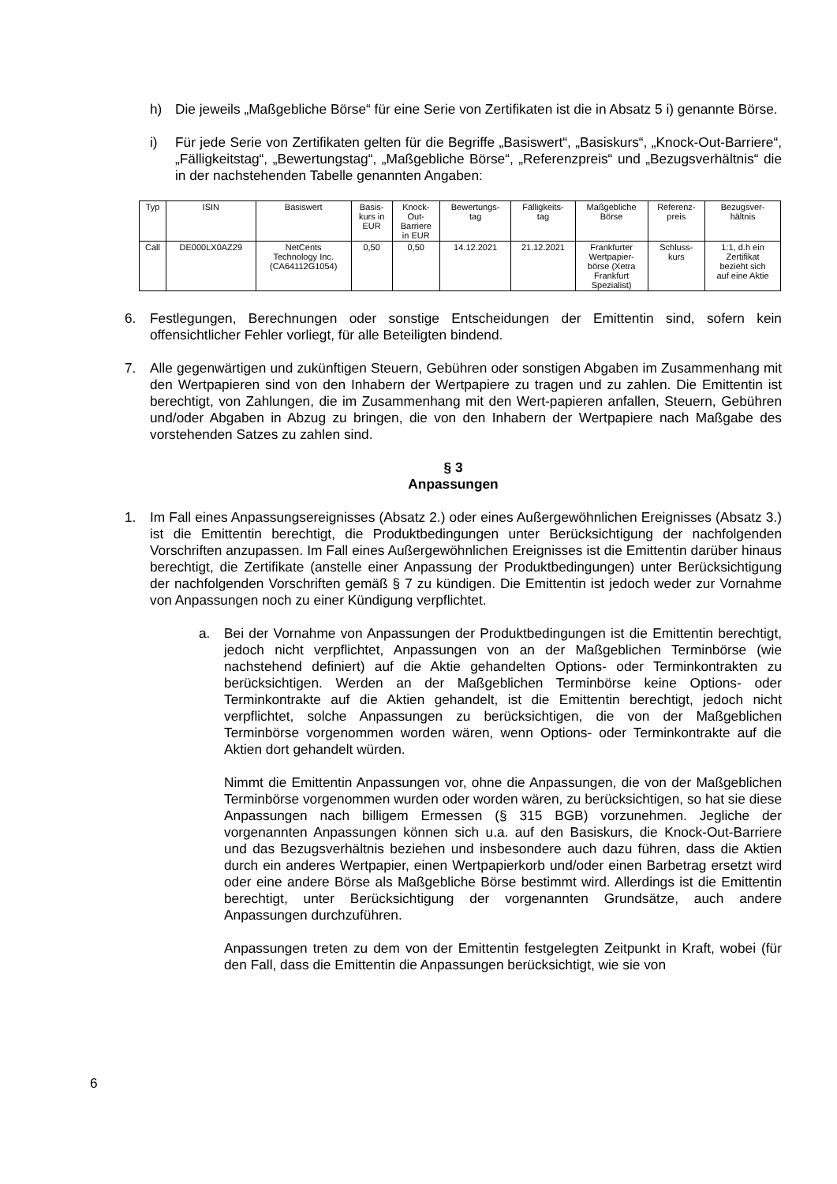h) Die jeweils „Maßgebliche Börse“ für eine Serie von Zertifikaten ist die in Absatz 5 i) genannte Börse.
i) Für jede Serie von Zertifikaten gelten für die Begriffe „Basiswert“, „Basiskurs“, „Knock-Out-Barriere“, „Fälligkeitstag“, „Bewertungstag“, „Maßgebliche Börse“, „Referenzpreis“ und „Bezugsverhältnis“ die in der nachstehenden Tabelle genannten Angaben:
| Typ | ISIN | Basiswert | Basis- kurs in EUR | Knock- Out- Barriere in EUR | Bewertungs- tag | Fälligkeits- tag | Maßgebliche Börse | Referenz- preis | Bezugsver- hältnis |
| --- | --- | --- | --- | --- | --- | --- | --- | --- | --- |
| Call | DE000LX0AZ29 | NetCents Technology Inc. (CA64112G1054) | 0,50 | 0,50 | 14.12.2021 | 21.12.2021 | Frankfurter Wertpapier- börse (Xetra Frankfurt Spezialist) | Schluss- kurs | 1:1, d.h ein Zertifikat bezieht sich auf eine Aktie |
6. Festlegungen, Berechnungen oder sonstige Entscheidungen der Emittentin sind, sofern kein offensichtlicher Fehler vorliegt, für alle Beteiligten bindend.
7. Alle gegenwärtigen und zukünftigen Steuern, Gebühren oder sonstigen Abgaben im Zusammenhang mit den Wertpapieren sind von den Inhabern der Wertpapiere zu tragen und zu zahlen. Die Emittentin ist berechtigt, von Zahlungen, die im Zusammenhang mit den Wert-papieren anfallen, Steuern, Gebühren und/oder Abgaben in Abzug zu bringen, die von den Inhabern der Wertpapiere nach Maßgabe des vorstehenden Satzes zu zahlen sind.
§ 3
Anpassungen
1. Im Fall eines Anpassungsereignisses (Absatz 2.) oder eines Außergewöhnlichen Ereignisses (Absatz 3.) ist die Emittentin berechtigt, die Produktbedingungen unter Berücksichtigung der nachfolgenden Vorschriften anzupassen. Im Fall eines Außergewöhnlichen Ereignisses ist die Emittentin darüber hinaus berechtigt, die Zertifikate (anstelle einer Anpassung der Produktbedingungen) unter Berücksichtigung der nachfolgenden Vorschriften gemäß § 7 zu kündigen. Die Emittentin ist jedoch weder zur Vornahme von Anpassungen noch zu einer Kündigung verpflichtet.
a. Bei der Vornahme von Anpassungen der Produktbedingungen ist die Emittentin berechtigt, jedoch nicht verpflichtet, Anpassungen von an der Maßgeblichen Terminbörse (wie nachstehend definiert) auf die Aktie gehandelten Options- oder Terminkontrakten zu berücksichtigen. Werden an der Maßgeblichen Terminbörse keine Options- oder Terminkontrakte auf die Aktien gehandelt, ist die Emittentin berechtigt, jedoch nicht verpflichtet, solche Anpassungen zu berücksichtigen, die von der Maßgeblichen Terminbörse vorgenommen worden wären, wenn Options- oder Terminkontrakte auf die Aktien dort gehandelt würden.
Nimmt die Emittentin Anpassungen vor, ohne die Anpassungen, die von der Maßgeblichen Terminbörse vorgenommen wurden oder worden wären, zu berücksichtigen, so hat sie diese Anpassungen nach billigem Ermessen (§ 315 BGB) vorzunehmen. Jegliche der vorgenannten Anpassungen können sich u.a. auf den Basiskurs, die Knock-Out-Barriere und das Bezugsverhältnis beziehen und insbesondere auch dazu führen, dass die Aktien durch ein anderes Wertpapier, einen Wertpapierkorb und/oder einen Barbetrag ersetzt wird oder eine andere Börse als Maßgebliche Börse bestimmt wird. Allerdings ist die Emittentin berechtigt, unter Berücksichtigung der vorgenannten Grundsätze, auch andere Anpassungen durchzuführen.
Anpassungen treten zu dem von der Emittentin festgelegten Zeitpunkt in Kraft, wobei (für den Fall, dass die Emittentin die Anpassungen berücksichtigt, wie sie von
6